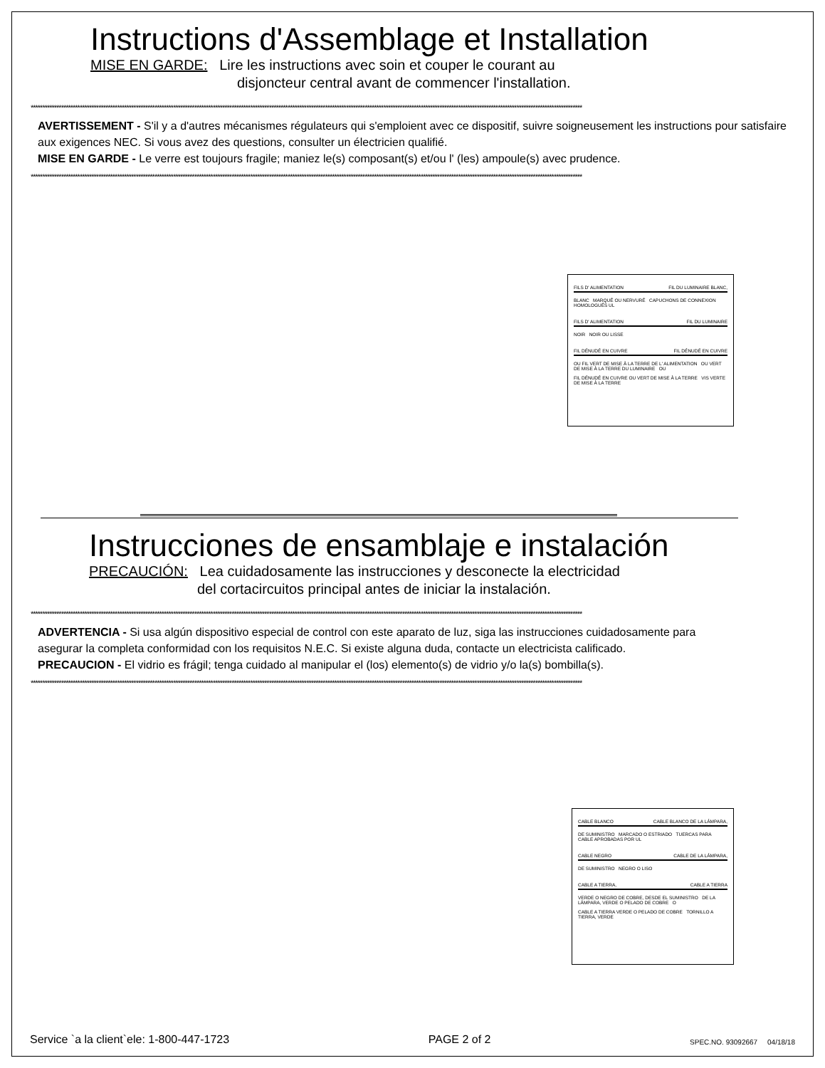Instructions d'Assemblage et Installation
MISE EN GARDE: Lire les instructions avec soin et couper le courant au
disjoncteur central avant de commencer l'installation.
********************************************************************************************************************************************************************************************************************************************
AVERTISSEMENT - S'il y a d'autres mécanismes régulateurs qui s'emploient avec ce dispositif, suivre soigneusement les instructions pour satisfaire aux exigences NEC. Si vous avez des questions, consulter un électricien qualifié.
MISE EN GARDE - Le verre est toujours fragile; maniez le(s) composant(s) et/ou l' (les) ampoule(s) avec prudence.
********************************************************************************************************************************************************************************************************************************************
FILS D' ALIMENTATION FIL DU LUMINAIRE BLANC,
BLANC MARQUÉ OU NERVURÉ CAPUCHONS DE CONNEXION HOMOLOGUÉS UL
FILS D' ALIMENTATION FIL DU LUMINAIRE
NOIR NOIR OU LISSE
FIL DÉNUDÉ EN CUIVRE FIL DÉNUDÉ EN CUIVRE
OU FIL VERT DE MISE À LA TERRE DE L' ALIMENTATION OU VERT DE MISE À LA TERRE DU LUMINAIRE OU
FIL DÉNUDÉ EN CUIVRE OU VERT DE MISE À LA TERRE VIS VERTE DE MISE À LA TERRE
Instrucciones de ensamblaje e instalación
PRECAUCIÓN: Lea cuidadosamente las instrucciones y desconecte la electricidad
del cortacircuitos principal antes de iniciar la instalación.
********************************************************************************************************************************************************************************************************************************************
ADVERTENCIA - Si usa algún dispositivo especial de control con este aparato de luz, siga las instrucciones cuidadosamente para asegurar la completa conformidad con los requisitos N.E.C. Si existe alguna duda, contacte un electricista calificado.
PRECAUCION - El vidrio es frágil; tenga cuidado al manipular el (los) elemento(s) de vidrio y/o la(s) bombilla(s).
********************************************************************************************************************************************************************************************************************************************
CABLE BLANCO CABLE BLANCO DE LA LÁMPARA,
DE SUMINISTRO MARCADO O ESTRIADO TUERCAS PARA CABLE APROBADAS POR UL
CABLE NEGRO CABLE DE LA LÁMPARA,
DE SUMINISTRO NEGRO O LISO
CABLE A TIERRA, CABLE A TIERRA
VERDE O NEGRO DE COBRE, DESDE EL SUMINISTRO DE LA LÁMPARA, VERDE O PELADO DE COBRE O
CABLE A TIERRA VERDE O PELADO DE COBRE TORNILLO A TIERRA, VERDE
Service `a la client`ele: 1-800-447-1723 PAGE 2 of 2 SPEC.NO. 93092667 04/18/18